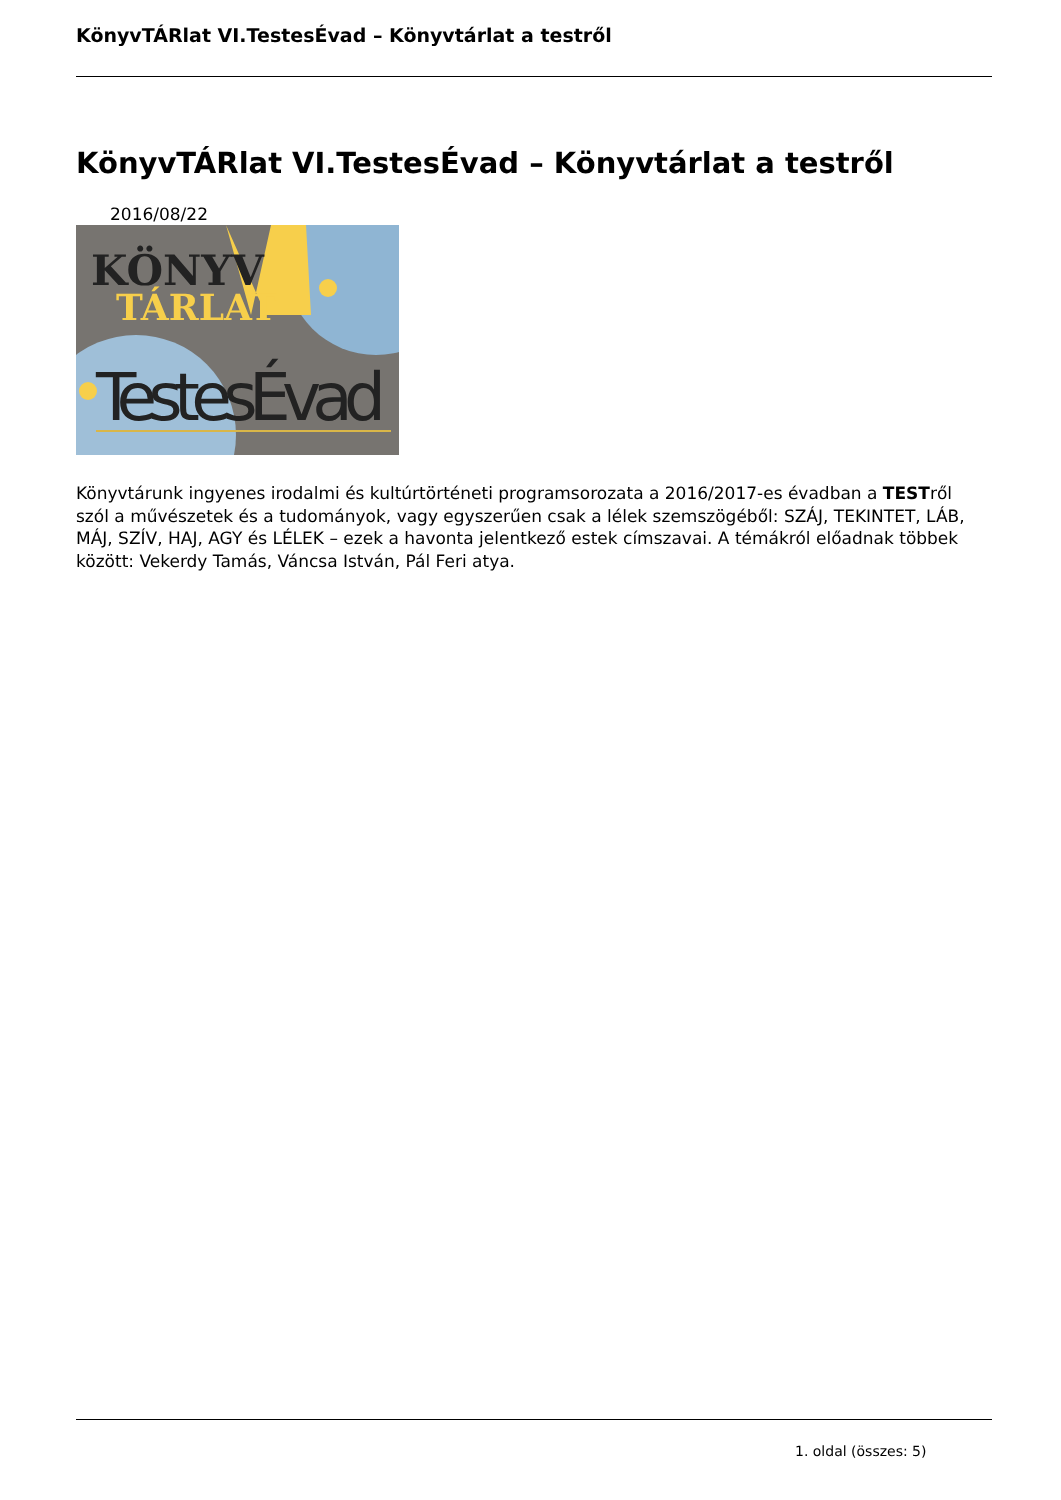KönyvTÁRlat VI.TestesÉvad – Könyvtárlat a testről
KönyvTÁRlat VI.TestesÉvad – Könyvtárlat a testről
2016/08/22
KÖNYV
TÁRLAT
TestesÉvad
Könyvtárunk ingyenes irodalmi és kultúrtörténeti programsorozata a 2016/2017-es évadban a TESTről szól a művészetek és a tudományok, vagy egyszerűen csak a lélek szemszögéből: SZÁJ, TEKINTET, LÁB, MÁJ, SZÍV, HAJ, AGY és LÉLEK – ezek a havonta jelentkező estek címszavai. A témákról előadnak többek között: Vekerdy Tamás, Váncsa István, Pál Feri atya.
1. oldal (összes: 5)